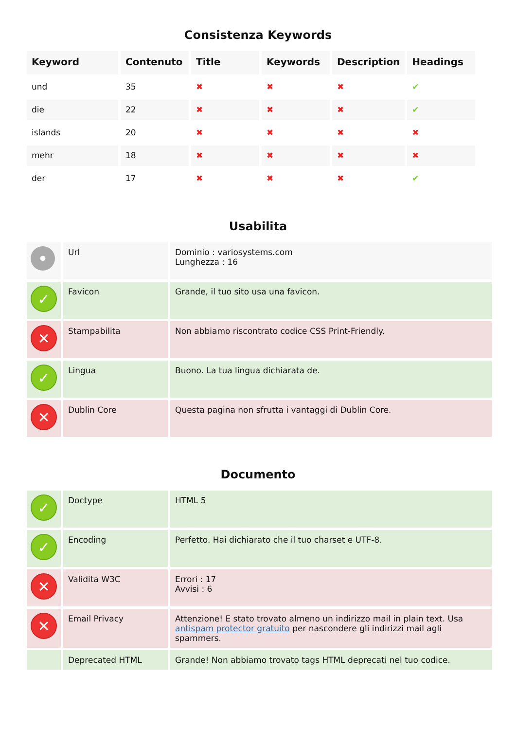Consistenza Keywords
| Keyword | Contenuto | Title | Keywords | Description | Headings |
| --- | --- | --- | --- | --- | --- |
| und | 35 | ✖ | ✖ | ✖ | ✔ |
| die | 22 | ✖ | ✖ | ✖ | ✔ |
| islands | 20 | ✖ | ✖ | ✖ | ✖ |
| mehr | 18 | ✖ | ✖ | ✖ | ✖ |
| der | 17 | ✖ | ✖ | ✖ | ✔ |
Usabilita
| • | Url | Dominio : variosystems.com Lunghezza : 16 |
| ✓ | Favicon | Grande, il tuo sito usa una favicon. |
| ✕ | Stampabilita | Non abbiamo riscontrato codice CSS Print-Friendly. |
| ✓ | Lingua | Buono. La tua lingua dichiarata de. |
| ✕ | Dublin Core | Questa pagina non sfrutta i vantaggi di Dublin Core. |
Documento
| ✓ | Doctype | HTML 5 |
| ✓ | Encoding | Perfetto. Hai dichiarato che il tuo charset e UTF-8. |
| ✕ | Validita W3C | Errori : 17 Avvisi : 6 |
| ✕ | Email Privacy | Attenzione! E stato trovato almeno un indirizzo mail in plain text. Usa antispam protector gratuito per nascondere gli indirizzi mail agli spammers. |
| | Deprecated HTML | Grande! Non abbiamo trovato tags HTML deprecati nel tuo codice. |